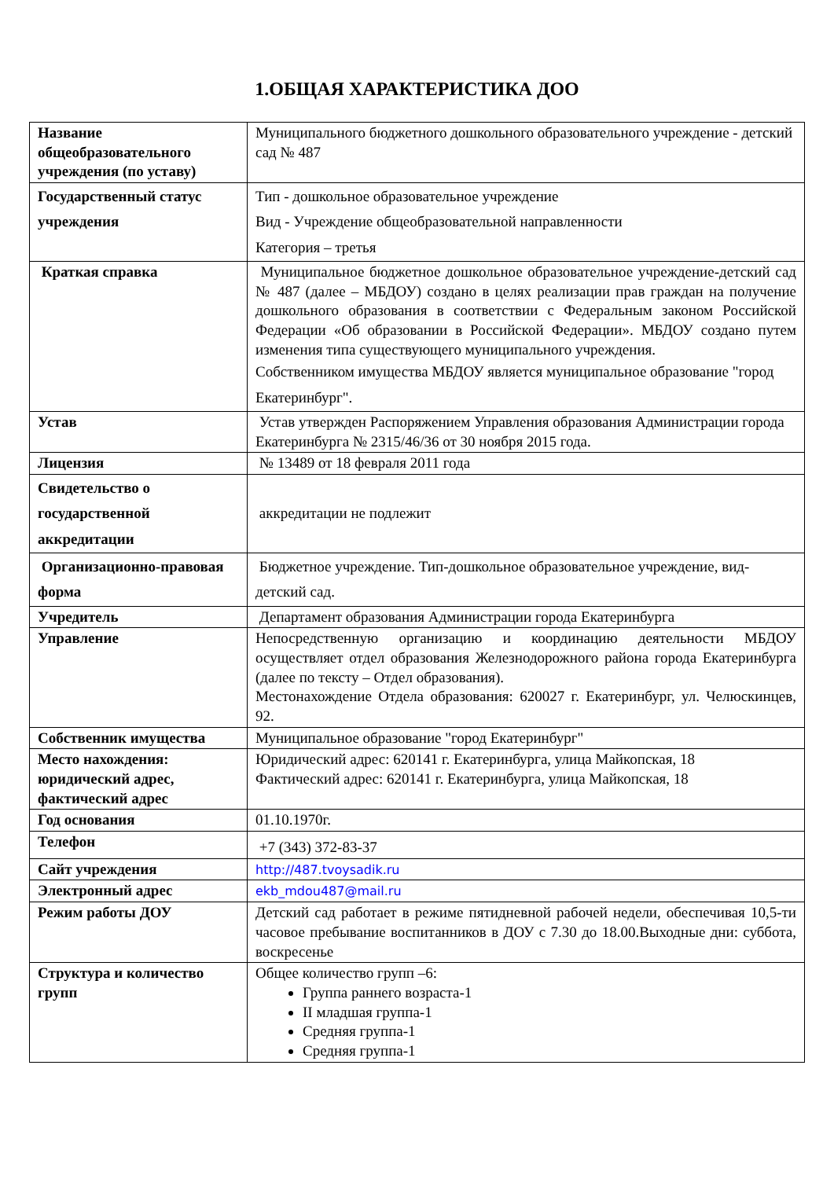1.ОБЩАЯ ХАРАКТЕРИСТИКА ДОО
| Название общеобразовательного учреждения (по уставу) | Муниципального бюджетного дошкольного образовательного учреждение - детский сад № 487 |
| Государственный статус учреждения | Тип - дошкольное образовательное учреждение Вид - Учреждение общеобразовательной направленности Категория – третья |
| Краткая справка | Муниципальное бюджетное дошкольное образовательное учреждение-детский сад № 487 (далее – МБДОУ) создано в целях реализации прав граждан на получение дошкольного образования в соответствии с Федеральным законом Российской Федерации «Об образовании в Российской Федерации». МБДОУ создано путем изменения типа существующего муниципального учреждения. Собственником имущества МБДОУ является муниципальное образование "город Екатеринбург". |
| Устав | Устав утвержден Распоряжением Управления образования Администрации города Екатеринбурга № 2315/46/36 от 30 ноября 2015 года. |
| Лицензия | № 13489 от 18 февраля 2011 года |
| Свидетельство о государственной аккредитации | аккредитации не подлежит |
| Организационно-правовая форма | Бюджетное учреждение. Тип-дошкольное образовательное учреждение, вид-детский сад. |
| Учредитель | Департамент образования Администрации города Екатеринбурга |
| Управление | Непосредственную организацию и координацию деятельности МБДОУ осуществляет отдел образования Железнодорожного района города Екатеринбурга (далее по тексту – Отдел образования). Местонахождение Отдела образования: 620027 г. Екатеринбург, ул. Челюскинцев, 92. |
| Собственник имущества | Муниципальное образование "город Екатеринбург" |
| Место нахождения: юридический адрес, фактический адрес | Юридический адрес: 620141 г. Екатеринбурга, улица Майкопская, 18 Фактический адрес: 620141 г. Екатеринбурга, улица Майкопская, 18 |
| Год основания | 01.10.1970г. |
| Телефон | +7 (343) 372-83-37 |
| Сайт учреждения | http://487.tvoysadik.ru |
| Электронный адрес | ekb_mdou487@mail.ru |
| Режим работы ДОУ | Детский сад работает в режиме пятидневной рабочей недели, обеспечивая 10,5-ти часовое пребывание воспитанников в ДОУ с 7.30 до 18.00.Выходные дни: суббота, воскресенье |
| Структура и количество групп | Общее количество групп –6: Группа раннего возраста-1 II младшая группа-1 Средняя группа-1 Средняя группа-1 |